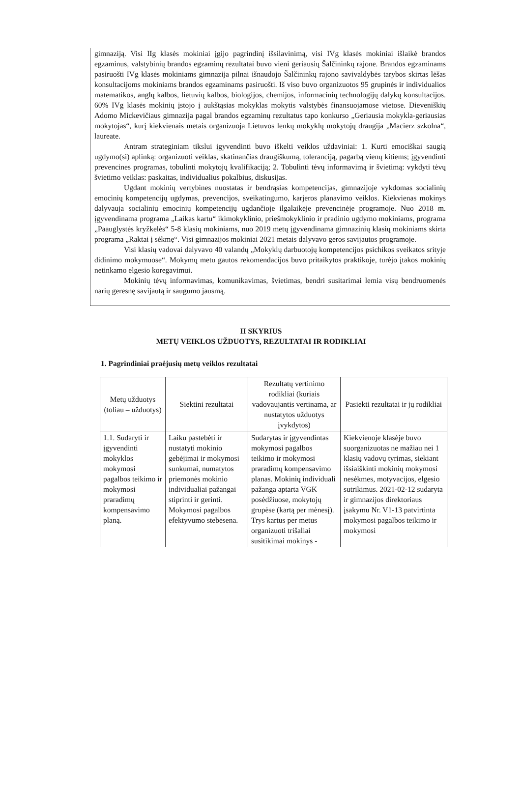gimnaziją. Visi IIg klasės mokiniai įgijo pagrindinį išsilavinimą, visi IVg klasės mokiniai išlaikė brandos egzaminus, valstybinių brandos egzaminų rezultatai buvo vieni geriausių Šalčininkų rajone. Brandos egzaminams pasiruošti IVg klasės mokiniams gimnazija pilnai išnaudojo Šalčininkų rajono savivaldybės tarybos skirtas lėšas konsultacijoms mokiniams brandos egzaminams pasiruošti. Iš viso buvo organizuotos 95 grupinės ir individualios matematikos, anglų kalbos, lietuvių kalbos, biologijos, chemijos, informacinių technologijų dalykų konsultacijos. 60% IVg klasės mokinių įstojo į aukštąsias mokyklas mokytis valstybės finansuojamose vietose. Dieveniškių Adomo Mickevičiaus gimnazija pagal brandos egzaminų rezultatus tapo konkurso „Geriausia mokykla-geriausias mokytojas“, kurį kiekvienais metais organizuoja Lietuvos lenkų mokyklų mokytojų draugija „Macierz szkolna“, laureate.
Antram strateginiam tikslui įgyvendinti buvo iškelti veiklos uždaviniai: 1. Kurti emociškai saugią ugdymo(si) aplinką: organizuoti veiklas, skatinančias draugiškumą, toleranciją, pagarbą vienų kitiems; įgyvendinti prevencines programas, tobulinti mokytojų kvalifikaciją; 2. Tobulinti tėvų informavimą ir švietimą: vykdyti tėvų švietimo veiklas: paskaitas, individualius pokalbius, diskusijas.
Ugdant mokinių vertybines nuostatas ir bendrąsias kompetencijas, gimnazijoje vykdomas socialinių emocinių kompetencijų ugdymas, prevencijos, sveikatingumo, karjeros planavimo veiklos. Kiekvienas mokinys dalyvauja socialinių emocinių kompetencijų ugdančioje ilgalaikėje prevencinėje programoje. Nuo 2018 m. įgyvendinama programa „Laikas kartu“ ikimokyklinio, priešmokyklinio ir pradinio ugdymo mokiniams, programa „Paauglystės kryžkelės“ 5-8 klasių mokiniams, nuo 2019 metų įgyvendinama gimnazinių klasių mokiniams skirta programa „Raktai į sėkmę“. Visi gimnazijos mokiniai 2021 metais dalyvavo geros savijautos programoje.
Visi klasių vadovai dalyvavo 40 valandų „Mokyklų darbuotojų kompetencijos psichikos sveikatos srityje didinimo mokymuose“. Mokymų metu gautos rekomendacijos buvo pritaikytos praktikoje, turėjo įtakos mokinių netinkamo elgesio koregavimui.
Mokinių tėvų informavimas, komunikavimas, švietimas, bendri susitarimai lemia visų bendruomenės narių geresnę savijautą ir saugumo jausmą.
II SKYRIUS
METŲ VEIKLOS UŽDUOTYS, REZULTATAI IR RODIKLIAI
1. Pagrindiniai praėjusių metų veiklos rezultatai
| Metų užduotys (toliau – užduotys) | Siektini rezultatai | Rezultatų vertinimo rodikliai (kuriais vadovaujantis vertinama, ar nustatytos užduotys įvykdytos) | Pasiekti rezultatai ir jų rodikliai |
| --- | --- | --- | --- |
| 1.1. Sudaryti ir įgyvendinti mokyklos mokymosi pagalbos teikimo ir mokymosi praradimų kompensavimo planą. | Laiku pastebėti ir nustatyti mokinio gebėjimai ir mokymosi sunkumai, numatytos priemonės mokinio individualiai pažangai stiprinti ir gerinti. Mokymosi pagalbos efektyvumo stebėsena. | Sudarytas ir įgyvendintas mokymosi pagalbos teikimo ir mokymosi praradimų kompensavimo planas. Mokinių individuali pažanga aptarta VGK posėdžiuose, mokytojų grupėse (kartą per mėnesį). Trys kartus per metus organizuoti trišaliai susitikimai mokinys - | Kiekvienoje klasėje buvo suorganizuotas ne mažiau nei 1 klasių vadovų tyrimas, siekiant išsiaiškinti mokinių mokymosi nesėkmes, motyvacijos, elgesio sutrikimus. 2021-02-12 sudaryta ir gimnazijos direktoriaus įsakymu Nr. V1-13 patvirtinta mokymosi pagalbos teikimo ir mokymosi |